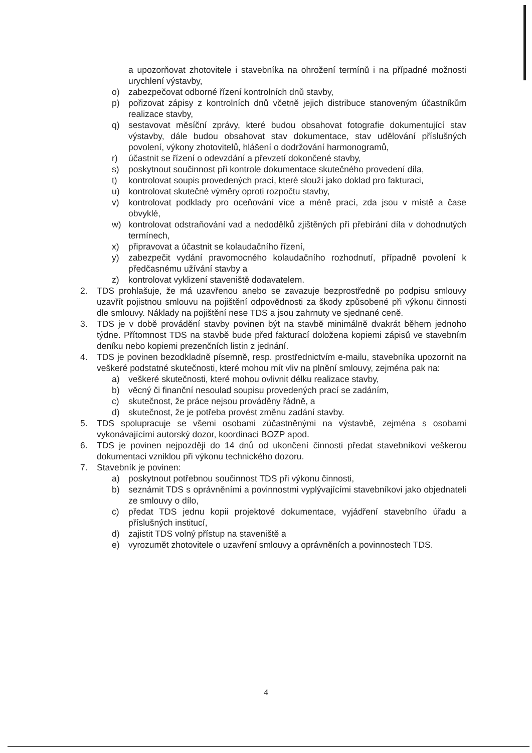a upozorňovat zhotovitele i stavebníka na ohrožení termínů i na případné možnosti urychlení výstavby,
o) zabezpečovat odborné řízení kontrolních dnů stavby,
p) pořizovat zápisy z kontrolních dnů včetně jejich distribuce stanoveným účastníkům realizace stavby,
q) sestavovat měsíční zprávy, které budou obsahovat fotografie dokumentující stav výstavby, dále budou obsahovat stav dokumentace, stav udělování příslušných povolení, výkony zhotovitelů, hlášení o dodržování harmonogramů,
r) účastnit se řízení o odevzdání a převzetí dokončené stavby,
s) poskytnout součinnost při kontrole dokumentace skutečného provedení díla,
t) kontrolovat soupis provedených prací, které slouží jako doklad pro fakturaci,
u) kontrolovat skutečné výměry oproti rozpočtu stavby,
v) kontrolovat podklady pro oceňování více a méně prací, zda jsou v místě a čase obvyklé,
w) kontrolovat odstraňování vad a nedodělků zjištěných při přebírání díla v dohodnutých termínech,
x) připravovat a účastnit se kolaudačního řízení,
y) zabezpečit vydání pravomocného kolaudačního rozhodnutí, případně povolení k předčasnému užívání stavby a
z) kontrolovat vyklizení staveniště dodavatelem.
2. TDS prohlašuje, že má uzavřenou anebo se zavazuje bezprostředně po podpisu smlouvy uzavřít pojistnou smlouvu na pojištění odpovědnosti za škody způsobené při výkonu činnosti dle smlouvy. Náklady na pojištění nese TDS a jsou zahrnuty ve sjednané ceně.
3. TDS je v době provádění stavby povinen být na stavbě minimálně dvakrát během jednoho týdne. Přítomnost TDS na stavbě bude před fakturací doložena kopiemi zápisů ve stavebním deníku nebo kopiemi prezenčních listin z jednání.
4. TDS je povinen bezodkladně písemně, resp. prostřednictvím e-mailu, stavebníka upozornit na veškeré podstatné skutečnosti, které mohou mít vliv na plnění smlouvy, zejména pak na:
a) veškeré skutečnosti, které mohou ovlivnit délku realizace stavby,
b) věcný či finanční nesoulad soupisu provedených prací se zadáním,
c) skutečnost, že práce nejsou prováděny řádně, a
d) skutečnost, že je potřeba provést změnu zadání stavby.
5. TDS spolupracuje se všemi osobami zúčastněnými na výstavbě, zejména s osobami vykonávajícími autorský dozor, koordinaci BOZP apod.
6. TDS je povinen nejpozději do 14 dnů od ukončení činnosti předat stavebníkovi veškerou dokumentaci vzniklou při výkonu technického dozoru.
7. Stavebník je povinen:
a) poskytnout potřebnou součinnost TDS při výkonu činnosti,
b) seznámit TDS s oprávněními a povinnostmi vyplývajícími stavebníkovi jako objednateli ze smlouvy o dílo,
c) předat TDS jednu kopii projektové dokumentace, vyjádření stavebního úřadu a příslušných institucí,
d) zajistit TDS volný přístup na staveniště a
e) vyrozumět zhotovitele o uzavření smlouvy a oprávněních a povinnostech TDS.
4